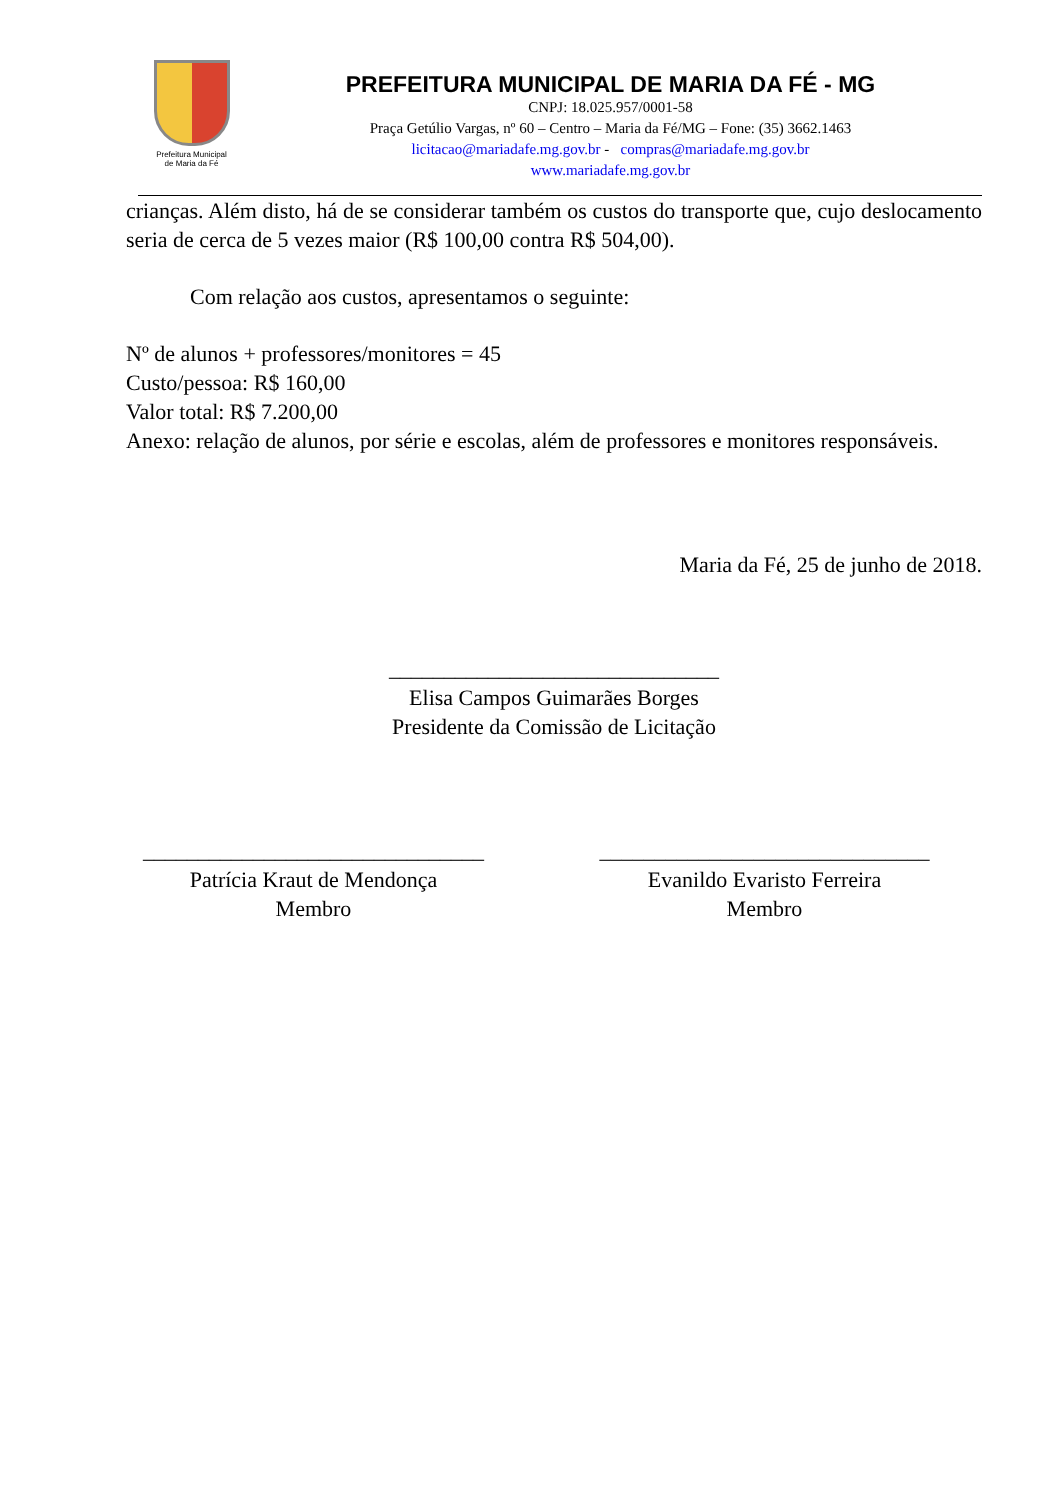Prefeitura Municipal
de Maria da Fé
PREFEITURA MUNICIPAL DE MARIA DA FÉ - MG
CNPJ: 18.025.957/0001-58
Praça Getúlio Vargas, nº 60 – Centro – Maria da Fé/MG – Fone: (35) 3662.1463
licitacao@mariadafe.mg.gov.br - compras@mariadafe.mg.gov.br
www.mariadafe.mg.gov.br
crianças. Além disto, há de se considerar também os custos do transporte que, cujo deslocamento seria de cerca de 5 vezes maior (R$ 100,00 contra R$ 504,00).
Com relação aos custos, apresentamos o seguinte:
Nº de alunos + professores/monitores = 45
Custo/pessoa: R$ 160,00
Valor total: R$ 7.200,00
Anexo: relação de alunos, por série e escolas, além de professores e monitores responsáveis.
Maria da Fé, 25 de junho de 2018.
______________________________
Elisa Campos Guimarães Borges
Presidente da Comissão de Licitação
_______________________________
Patrícia Kraut de Mendonça
Membro
______________________________
Evanildo Evaristo Ferreira
Membro